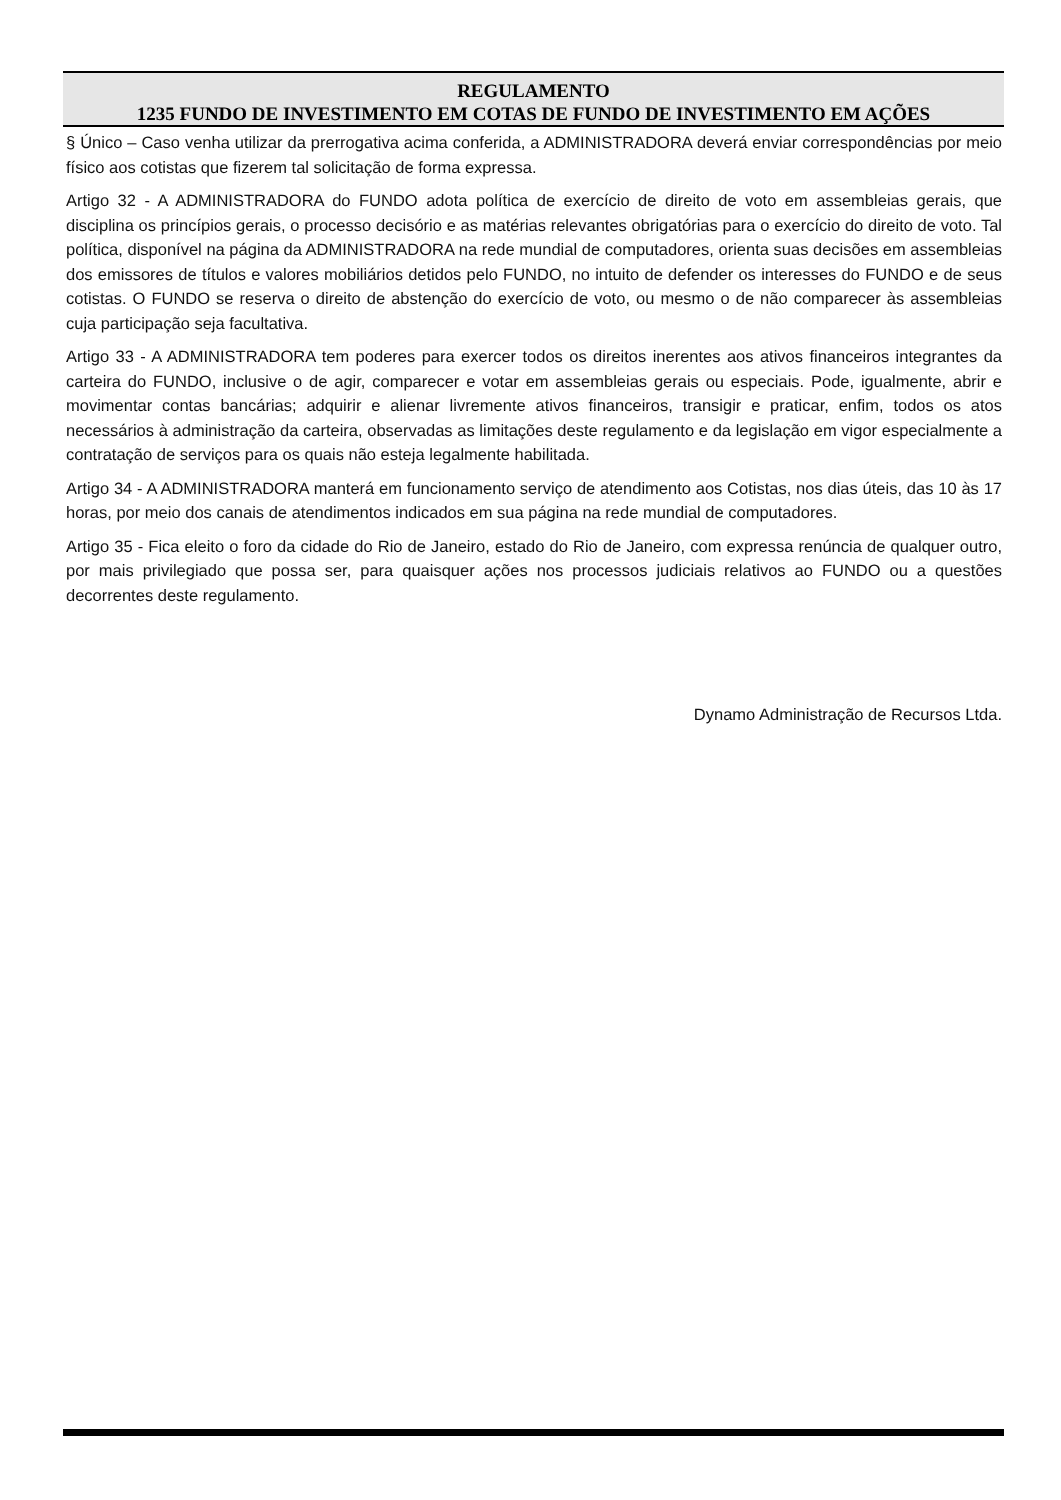REGULAMENTO
1235 FUNDO DE INVESTIMENTO EM COTAS DE FUNDO DE INVESTIMENTO EM AÇÕES
§ Único – Caso venha utilizar da prerrogativa acima conferida, a ADMINISTRADORA deverá enviar correspondências por meio físico aos cotistas que fizerem tal solicitação de forma expressa.
Artigo 32 - A ADMINISTRADORA do FUNDO adota política de exercício de direito de voto em assembleias gerais, que disciplina os princípios gerais, o processo decisório e as matérias relevantes obrigatórias para o exercício do direito de voto. Tal política, disponível na página da ADMINISTRADORA na rede mundial de computadores, orienta suas decisões em assembleias dos emissores de títulos e valores mobiliários detidos pelo FUNDO, no intuito de defender os interesses do FUNDO e de seus cotistas. O FUNDO se reserva o direito de abstenção do exercício de voto, ou mesmo o de não comparecer às assembleias cuja participação seja facultativa.
Artigo 33 - A ADMINISTRADORA tem poderes para exercer todos os direitos inerentes aos ativos financeiros integrantes da carteira do FUNDO, inclusive o de agir, comparecer e votar em assembleias gerais ou especiais. Pode, igualmente, abrir e movimentar contas bancárias; adquirir e alienar livremente ativos financeiros, transigir e praticar, enfim, todos os atos necessários à administração da carteira, observadas as limitações deste regulamento e da legislação em vigor especialmente a contratação de serviços para os quais não esteja legalmente habilitada.
Artigo 34 - A ADMINISTRADORA manterá em funcionamento serviço de atendimento aos Cotistas, nos dias úteis, das 10 às 17 horas, por meio dos canais de atendimentos indicados em sua página na rede mundial de computadores.
Artigo 35 - Fica eleito o foro da cidade do Rio de Janeiro, estado do Rio de Janeiro, com expressa renúncia de qualquer outro, por mais privilegiado que possa ser, para quaisquer ações nos processos judiciais relativos ao FUNDO ou a questões decorrentes deste regulamento.
Dynamo Administração de Recursos Ltda.